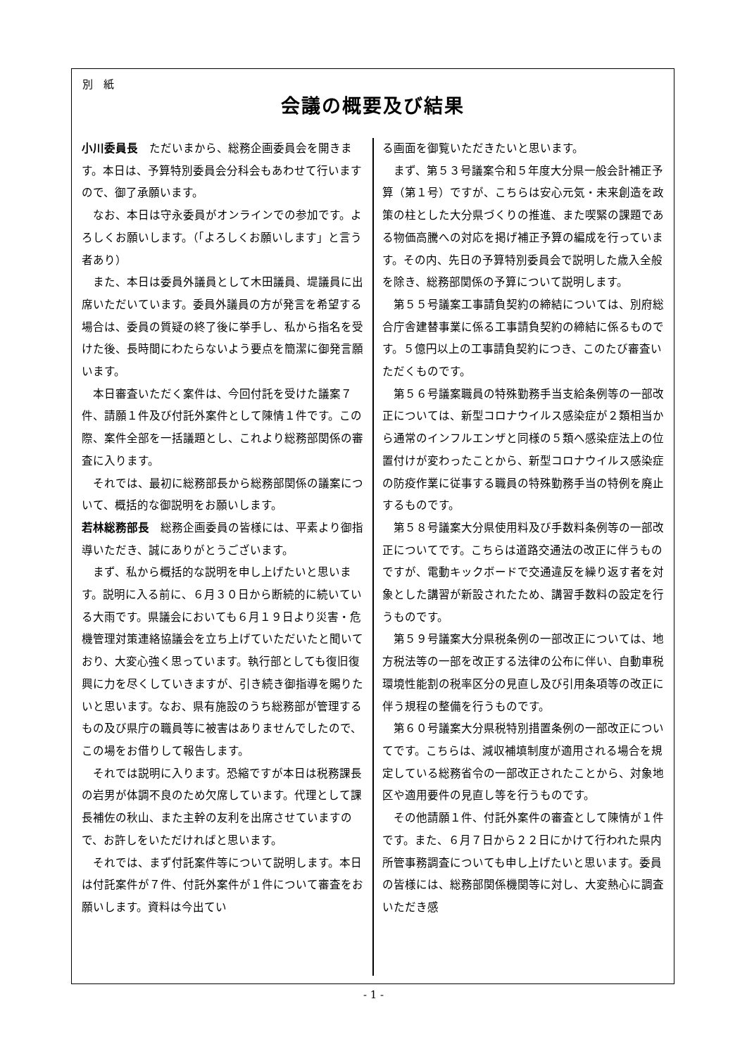別　紙
会議の概要及び結果
小川委員長　ただいまから、総務企画委員会を開きます。本日は、予算特別委員会分科会もあわせて行いますので、御了承願います。
なお、本日は守永委員がオンラインでの参加です。よろしくお願いします。（「よろしくお願いします」と言う者あり）
また、本日は委員外議員として木田議員、堤議員に出席いただいています。委員外議員の方が発言を希望する場合は、委員の質疑の終了後に挙手し、私から指名を受けた後、長時間にわたらないよう要点を簡潔に御発言願います。
本日審査いただく案件は、今回付託を受けた議案７件、請願１件及び付託外案件として陳情１件です。この際、案件全部を一括議題とし、これより総務部関係の審査に入ります。
それでは、最初に総務部長から総務部関係の議案について、概括的な御説明をお願いします。
若林総務部長　総務企画委員の皆様には、平素より御指導いただき、誠にありがとうございます。
まず、私から概括的な説明を申し上げたいと思います。説明に入る前に、６月３０日から断続的に続いている大雨です。県議会においても６月１９日より災害・危機管理対策連絡協議会を立ち上げていただいたと聞いており、大変心強く思っています。執行部としても復旧復興に力を尽くしていきますが、引き続き御指導を賜りたいと思います。なお、県有施設のうち総務部が管理するもの及び県庁の職員等に被害はありませんでしたので、この場をお借りして報告します。
それでは説明に入ります。恐縮ですが本日は税務課長の岩男が体調不良のため欠席しています。代理として課長補佐の秋山、また主幹の友利を出席させていますので、お許しをいただければと思います。
それでは、まず付託案件等について説明します。本日は付託案件が７件、付託外案件が１件について審査をお願いします。資料は今出てい
る画面を御覧いただきたいと思います。
まず、第５３号議案令和５年度大分県一般会計補正予算（第１号）ですが、こちらは安心元気・未来創造を政策の柱とした大分県づくりの推進、また喫緊の課題である物価高騰への対応を掲げ補正予算の編成を行っています。その内、先日の予算特別委員会で説明した歳入全般を除き、総務部関係の予算について説明します。
第５５号議案工事請負契約の締結については、別府総合庁舎建替事業に係る工事請負契約の締結に係るものです。５億円以上の工事請負契約につき、このたび審査いただくものです。
第５６号議案職員の特殊勤務手当支給条例等の一部改正については、新型コロナウイルス感染症が２類相当から通常のインフルエンザと同様の５類へ感染症法上の位置付けが変わったことから、新型コロナウイルス感染症の防疫作業に従事する職員の特殊勤務手当の特例を廃止するものです。
第５８号議案大分県使用料及び手数料条例等の一部改正についてです。こちらは道路交通法の改正に伴うものですが、電動キックボードで交通違反を繰り返す者を対象とした講習が新設されたため、講習手数料の設定を行うものです。
第５９号議案大分県税条例の一部改正については、地方税法等の一部を改正する法律の公布に伴い、自動車税環境性能割の税率区分の見直し及び引用条項等の改正に伴う規程の整備を行うものです。
第６０号議案大分県税特別措置条例の一部改正についてです。こちらは、減収補填制度が適用される場合を規定している総務省令の一部改正されたことから、対象地区や適用要件の見直し等を行うものです。
その他請願１件、付託外案件の審査として陳情が１件です。また、６月７日から２２日にかけて行われた県内所管事務調査についても申し上げたいと思います。委員の皆様には、総務部関係機関等に対し、大変熱心に調査いただき感
- 1 -